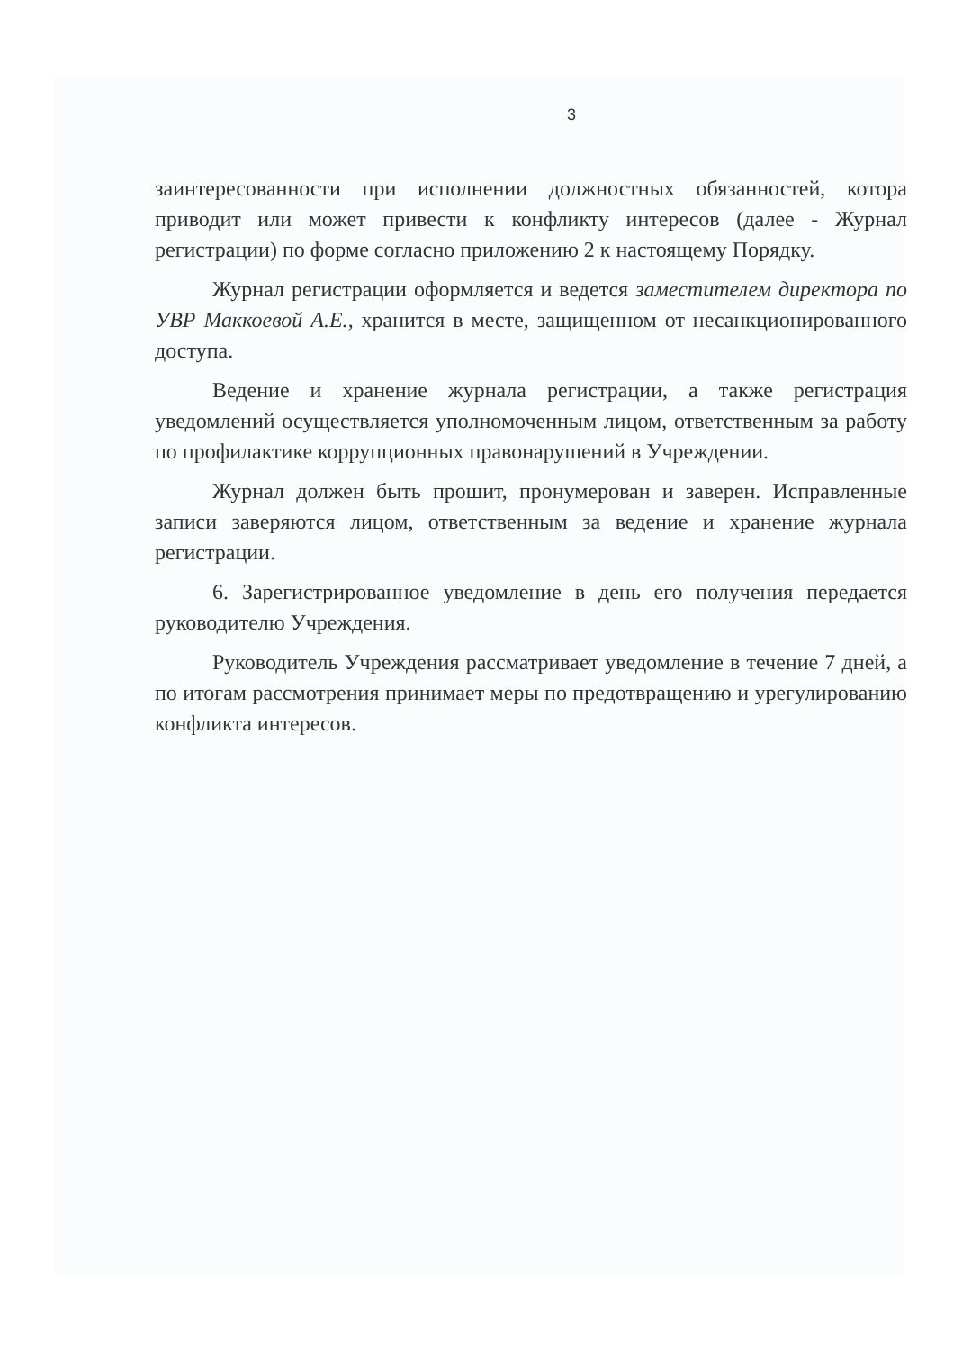3
заинтересованности при исполнении должностных обязанностей, котора приводит или может привести к конфликту интересов (далее - Журнал регистрации) по форме согласно приложению 2 к настоящему Порядку.
Журнал регистрации оформляется и ведется заместителем директора по УВР Маккоевой А.Е., хранится в месте, защищенном от несанкционированного доступа.
Ведение и хранение журнала регистрации, а также регистрация уведомлений осуществляется уполномоченным лицом, ответственным за работу по профилактике коррупционных правонарушений в Учреждении.
Журнал должен быть прошит, пронумерован и заверен. Исправленные записи заверяются лицом, ответственным за ведение и хранение журнала регистрации.
6. Зарегистрированное уведомление в день его получения передается руководителю Учреждения.
Руководитель Учреждения рассматривает уведомление в течение 7 дней, а по итогам рассмотрения принимает меры по предотвращению и урегулированию конфликта интересов.